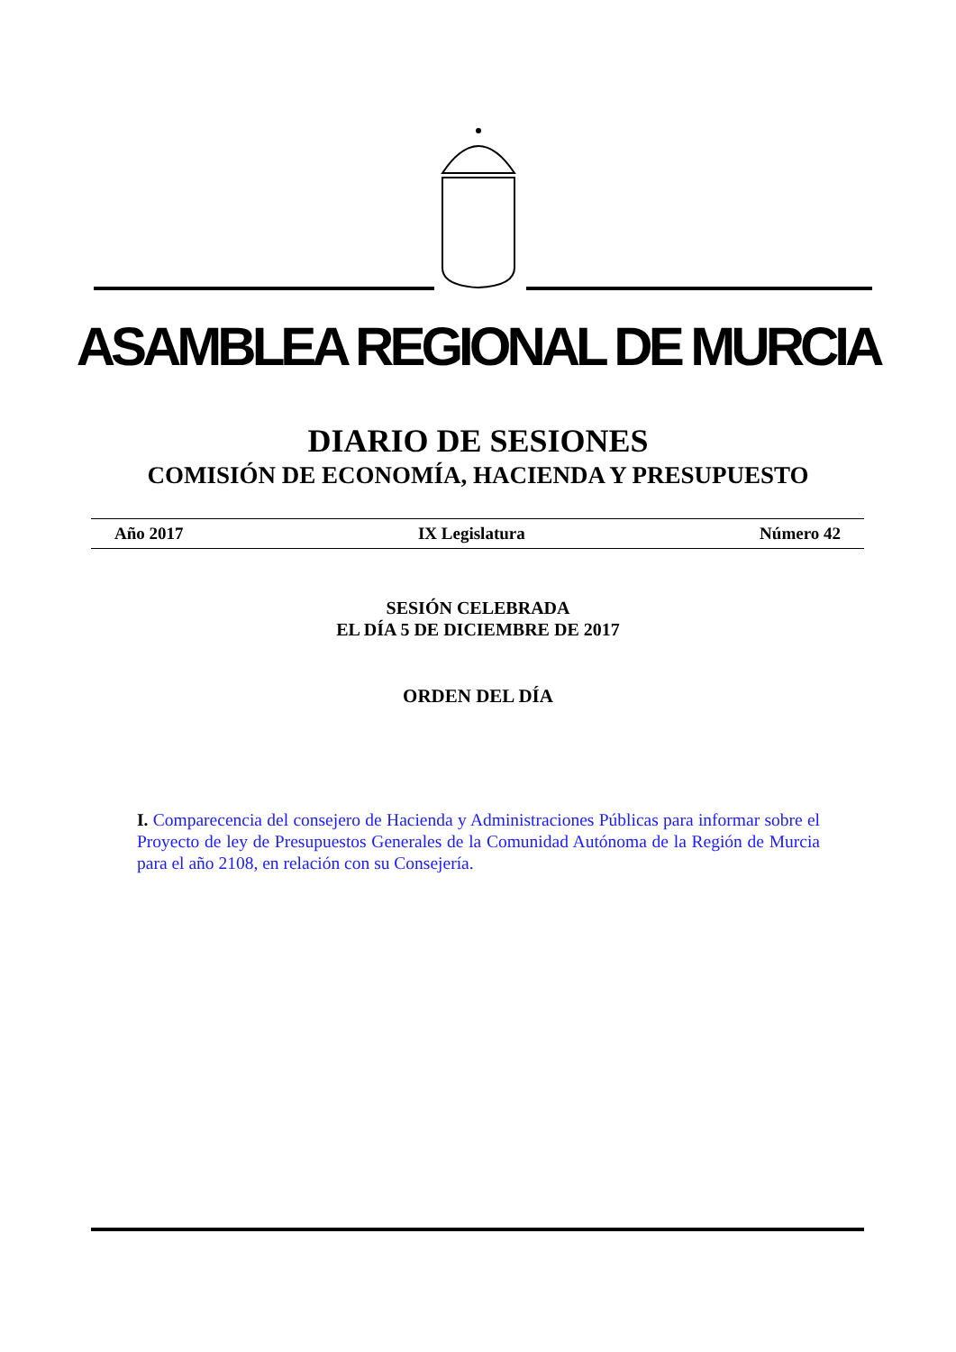ASAMBLEA REGIONAL DE MURCIA
DIARIO DE SESIONES
COMISIÓN DE ECONOMÍA, HACIENDA Y PRESUPUESTO
Año 2017 IX Legislatura Número 42
SESIÓN CELEBRADA
EL DÍA 5 DE DICIEMBRE DE 2017
ORDEN DEL DÍA
I. Comparecencia del consejero de Hacienda y Administraciones Públicas para informar sobre el Proyecto de ley de Presupuestos Generales de la Comunidad Autónoma de la Región de Murcia para el año 2108, en relación con su Consejería.